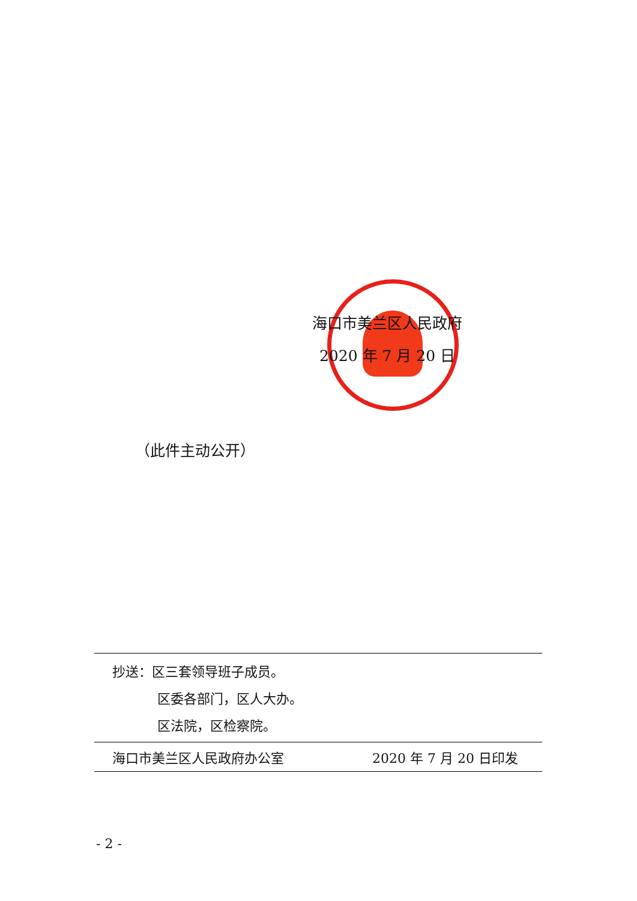海口市美兰区人民政府
2020 年 7 月 20 日
（此件主动公开）
抄送：区三套领导班子成员。
区委各部门，区人大办。
区法院，区检察院。
海口市美兰区人民政府办公室 2020 年 7 月 20 日印发
- 2 -